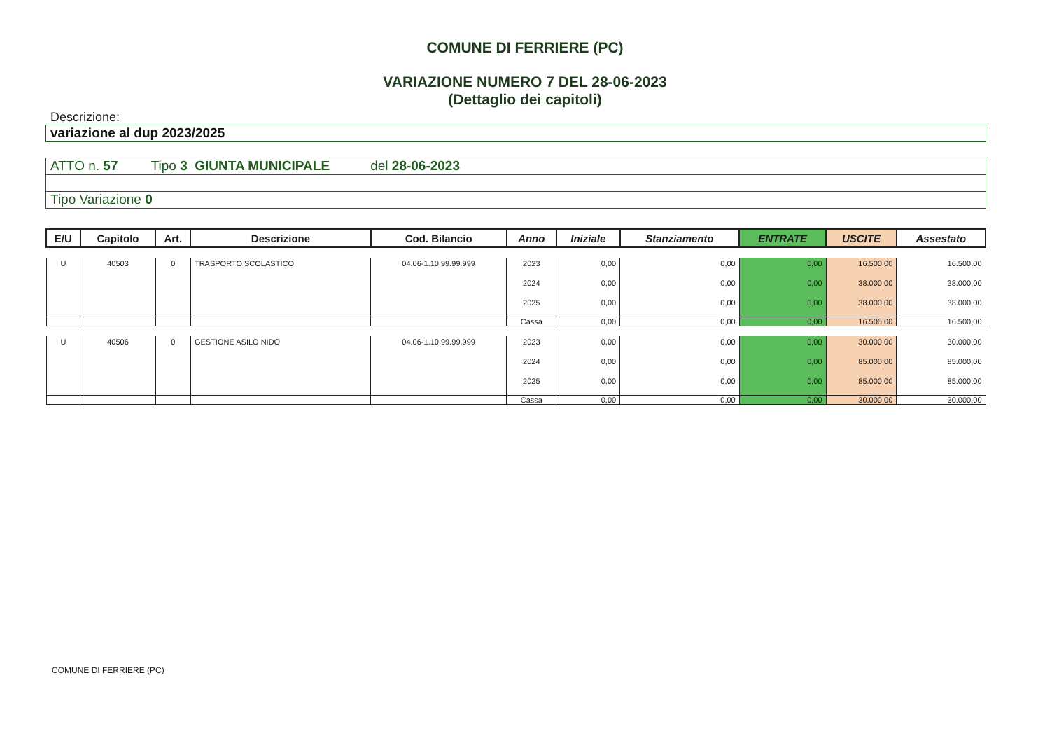COMUNE DI FERRIERE (PC)
VARIAZIONE NUMERO 7 DEL 28-06-2023
(Dettaglio dei capitoli)
Descrizione:
variazione al dup 2023/2025
ATTO n. 57 Tipo 3 GIUNTA MUNICIPALE del 28-06-2023
Tipo Variazione 0
| E/U | Capitolo | Art. | Descrizione | Cod. Bilancio | Anno | Iniziale | Stanziamento | ENTRATE | USCITE | Assestato |
| --- | --- | --- | --- | --- | --- | --- | --- | --- | --- | --- |
| U | 40503 | 0 | TRASPORTO SCOLASTICO | 04.06-1.10.99.99.999 | 2023 | 0,00 | 0,00 | 0,00 | 16.500,00 | 16.500,00 |
| | | | | | 2024 | 0,00 | 0,00 | 0,00 | 38.000,00 | 38.000,00 |
| | | | | | 2025 | 0,00 | 0,00 | 0,00 | 38.000,00 | 38.000,00 |
| | | | | | Cassa | 0,00 | 0,00 | 0,00 | 16.500,00 | 16.500,00 |
| U | 40506 | 0 | GESTIONE ASILO NIDO | 04.06-1.10.99.99.999 | 2023 | 0,00 | 0,00 | 0,00 | 30.000,00 | 30.000,00 |
| | | | | | 2024 | 0,00 | 0,00 | 0,00 | 85.000,00 | 85.000,00 |
| | | | | | 2025 | 0,00 | 0,00 | 0,00 | 85.000,00 | 85.000,00 |
| | | | | | Cassa | 0,00 | 0,00 | 0,00 | 30.000,00 | 30.000,00 |
COMUNE DI FERRIERE (PC)